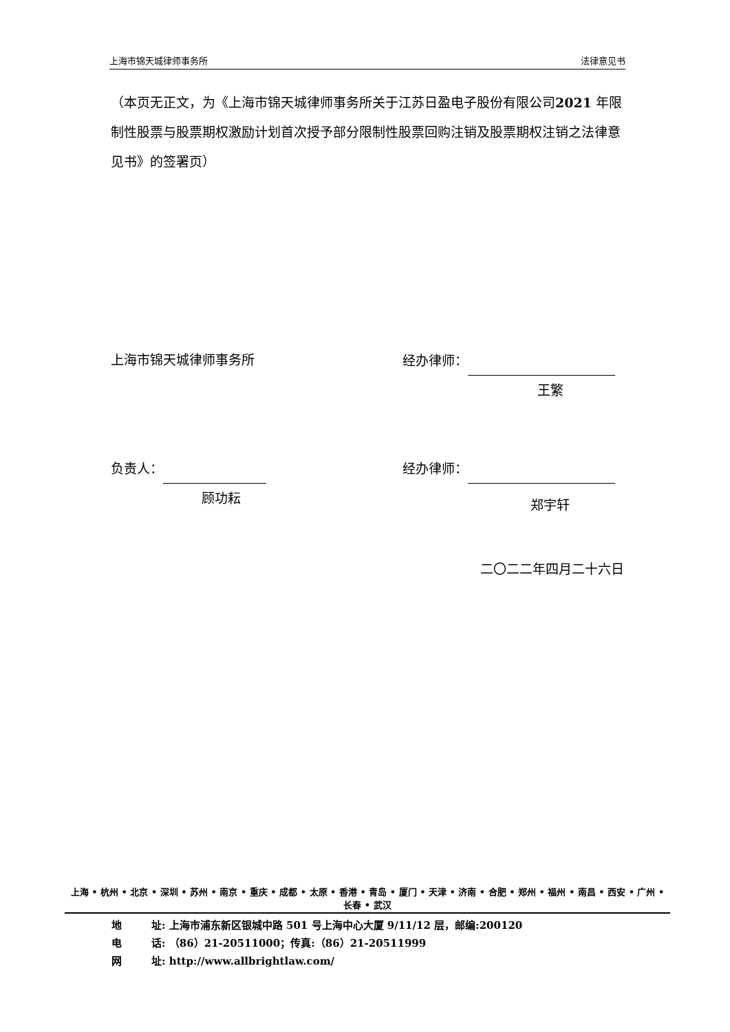上海市锦天城律师事务所 法律意见书
（本页无正文，为《上海市锦天城律师事务所关于江苏日盈电子股份有限公司2021 年限制性股票与股票期权激励计划首次授予部分限制性股票回购注销及股票期权注销之法律意见书》的签署页）
上海市锦天城律师事务所 经办律师：
王繁
负责人： 经办律师：
顾功耘 郑宇轩
二〇二二年四月二十六日
上海 • 杭州 • 北京 • 深圳 • 苏州 • 南京 • 重庆 • 成都 • 太原 • 香港 • 青岛 • 厦门 • 天津 • 济南 • 合肥 • 郑州 • 福州 • 南昌 • 西安 • 广州 • 长春 • 武汉
地　　址: 上海市浦东新区银城中路 501 号上海中心大厦 9/11/12 层，邮编:200120
电　　话: （86）21-20511000；传真:（86）21-20511999
网　　址: http://www.allbrightlaw.com/